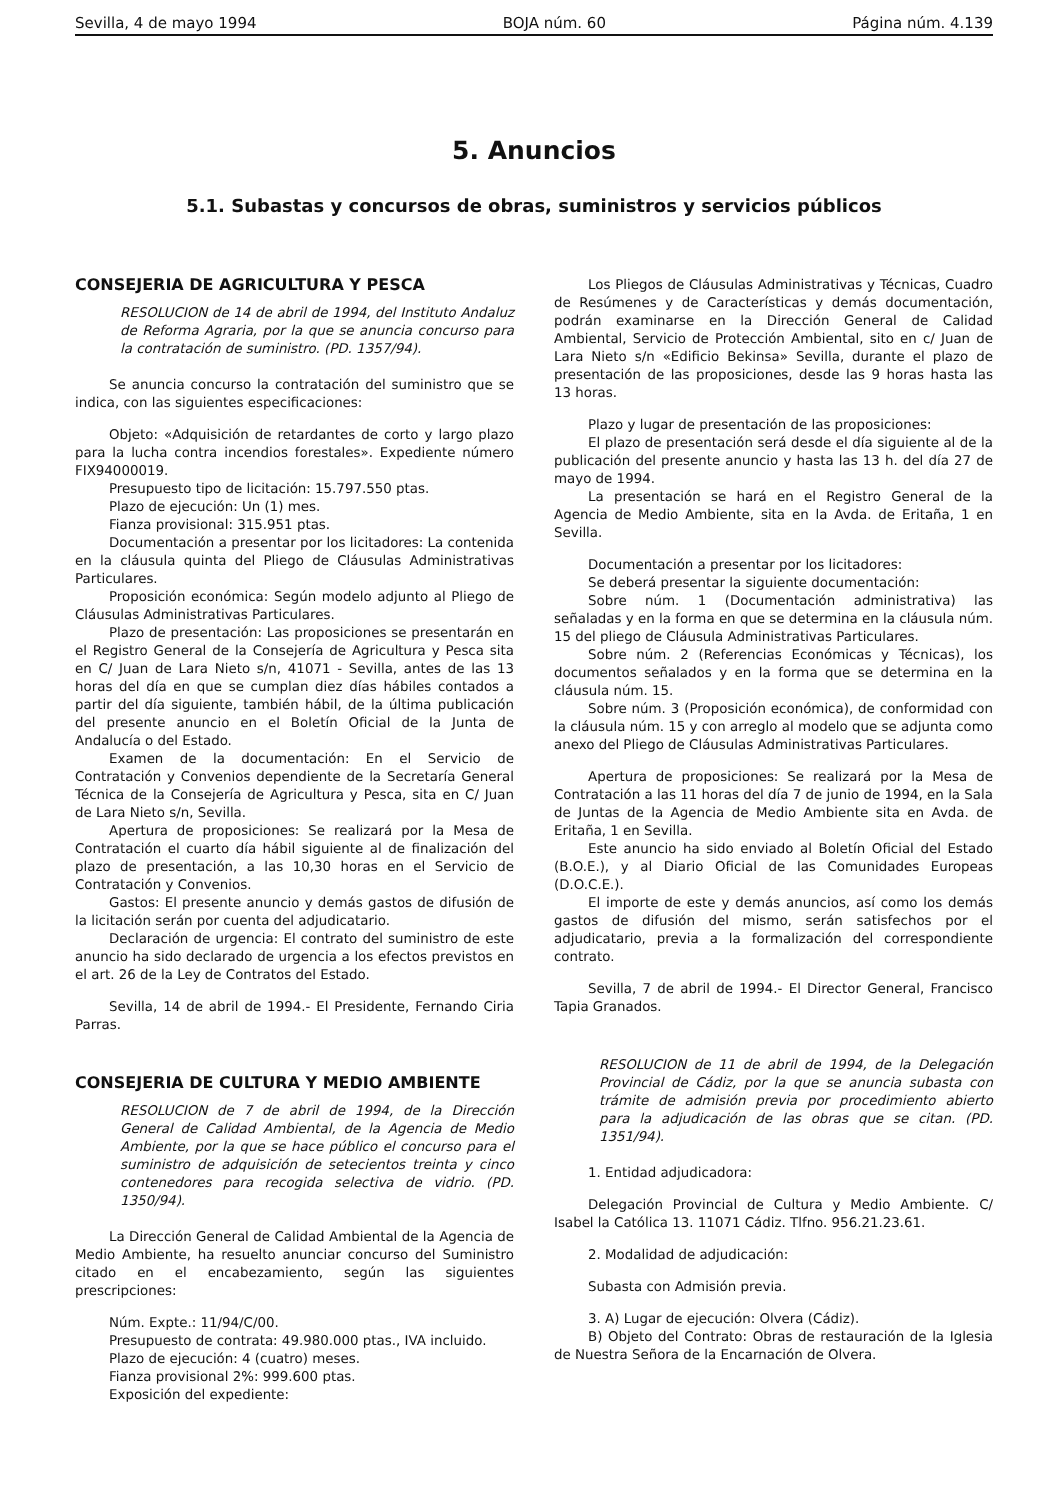Sevilla, 4 de mayo 1994 BOJA núm. 60 Página núm. 4.139
5. Anuncios
5.1. Subastas y concursos de obras, suministros y servicios públicos
CONSEJERIA DE AGRICULTURA Y PESCA
RESOLUCION de 14 de abril de 1994, del Instituto Andaluz de Reforma Agraria, por la que se anuncia concurso para la contratación de suministro. (PD. 1357/94).
Se anuncia concurso la contratación del suministro que se indica, con las siguientes especificaciones:
Objeto: «Adquisición de retardantes de corto y largo plazo para la lucha contra incendios forestales». Expediente número FIX94000019.
Presupuesto tipo de licitación: 15.797.550 ptas.
Plazo de ejecución: Un (1) mes.
Fianza provisional: 315.951 ptas.
Documentación a presentar por los licitadores: La contenida en la cláusula quinta del Pliego de Cláusulas Administrativas Particulares.
Proposición económica: Según modelo adjunto al Pliego de Cláusulas Administrativas Particulares.
Plazo de presentación: Las proposiciones se presentarán en el Registro General de la Consejería de Agricultura y Pesca sita en C/ Juan de Lara Nieto s/n, 41071 - Sevilla, antes de las 13 horas del día en que se cumplan diez días hábiles contados a partir del día siguiente, también hábil, de la última publicación del presente anuncio en el Boletín Oficial de la Junta de Andalucía o del Estado.
Examen de la documentación: En el Servicio de Contratación y Convenios dependiente de la Secretaría General Técnica de la Consejería de Agricultura y Pesca, sita en C/ Juan de Lara Nieto s/n, Sevilla.
Apertura de proposiciones: Se realizará por la Mesa de Contratación el cuarto día hábil siguiente al de finalización del plazo de presentación, a las 10,30 horas en el Servicio de Contratación y Convenios.
Gastos: El presente anuncio y demás gastos de difusión de la licitación serán por cuenta del adjudicatario.
Declaración de urgencia: El contrato del suministro de este anuncio ha sido declarado de urgencia a los efectos previstos en el art. 26 de la Ley de Contratos del Estado.
Sevilla, 14 de abril de 1994.- El Presidente, Fernando Ciria Parras.
CONSEJERIA DE CULTURA Y MEDIO AMBIENTE
RESOLUCION de 7 de abril de 1994, de la Dirección General de Calidad Ambiental, de la Agencia de Medio Ambiente, por la que se hace público el concurso para el suministro de adquisición de setecientos treinta y cinco contenedores para recogida selectiva de vidrio. (PD. 1350/94).
La Dirección General de Calidad Ambiental de la Agencia de Medio Ambiente, ha resuelto anunciar concurso del Suministro citado en el encabezamiento, según las siguientes prescripciones:
Núm. Expte.: 11/94/C/00.
Presupuesto de contrata: 49.980.000 ptas., IVA incluido.
Plazo de ejecución: 4 (cuatro) meses.
Fianza provisional 2%: 999.600 ptas.
Exposición del expediente:
Los Pliegos de Cláusulas Administrativas y Técnicas, Cuadro de Resúmenes y de Características y demás documentación, podrán examinarse en la Dirección General de Calidad Ambiental, Servicio de Protección Ambiental, sito en c/ Juan de Lara Nieto s/n «Edificio Bekinsa» Sevilla, durante el plazo de presentación de las proposiciones, desde las 9 horas hasta las 13 horas.
Plazo y lugar de presentación de las proposiciones:
El plazo de presentación será desde el día siguiente al de la publicación del presente anuncio y hasta las 13 h. del día 27 de mayo de 1994.
La presentación se hará en el Registro General de la Agencia de Medio Ambiente, sita en la Avda. de Eritaña, 1 en Sevilla.
Documentación a presentar por los licitadores:
Se deberá presentar la siguiente documentación:
Sobre núm. 1 (Documentación administrativa) las señaladas y en la forma en que se determina en la cláusula núm. 15 del pliego de Cláusula Administrativas Particulares.
Sobre núm. 2 (Referencias Económicas y Técnicas), los documentos señalados y en la forma que se determina en la cláusula núm. 15.
Sobre núm. 3 (Proposición económica), de conformidad con la cláusula núm. 15 y con arreglo al modelo que se adjunta como anexo del Pliego de Cláusulas Administrativas Particulares.
Apertura de proposiciones: Se realizará por la Mesa de Contratación a las 11 horas del día 7 de junio de 1994, en la Sala de Juntas de la Agencia de Medio Ambiente sita en Avda. de Eritaña, 1 en Sevilla.
Este anuncio ha sido enviado al Boletín Oficial del Estado (B.O.E.), y al Diario Oficial de las Comunidades Europeas (D.O.C.E.).
El importe de este y demás anuncios, así como los demás gastos de difusión del mismo, serán satisfechos por el adjudicatario, previa a la formalización del correspondiente contrato.
Sevilla, 7 de abril de 1994.- El Director General, Francisco Tapia Granados.
RESOLUCION de 11 de abril de 1994, de la Delegación Provincial de Cádiz, por la que se anuncia subasta con trámite de admisión previa por procedimiento abierto para la adjudicación de las obras que se citan. (PD. 1351/94).
1. Entidad adjudicadora:
Delegación Provincial de Cultura y Medio Ambiente. C/ Isabel la Católica 13. 11071 Cádiz. Tlfno. 956.21.23.61.
2. Modalidad de adjudicación:
Subasta con Admisión previa.
3. A) Lugar de ejecución: Olvera (Cádiz).
B) Objeto del Contrato: Obras de restauración de la Iglesia de Nuestra Señora de la Encarnación de Olvera.